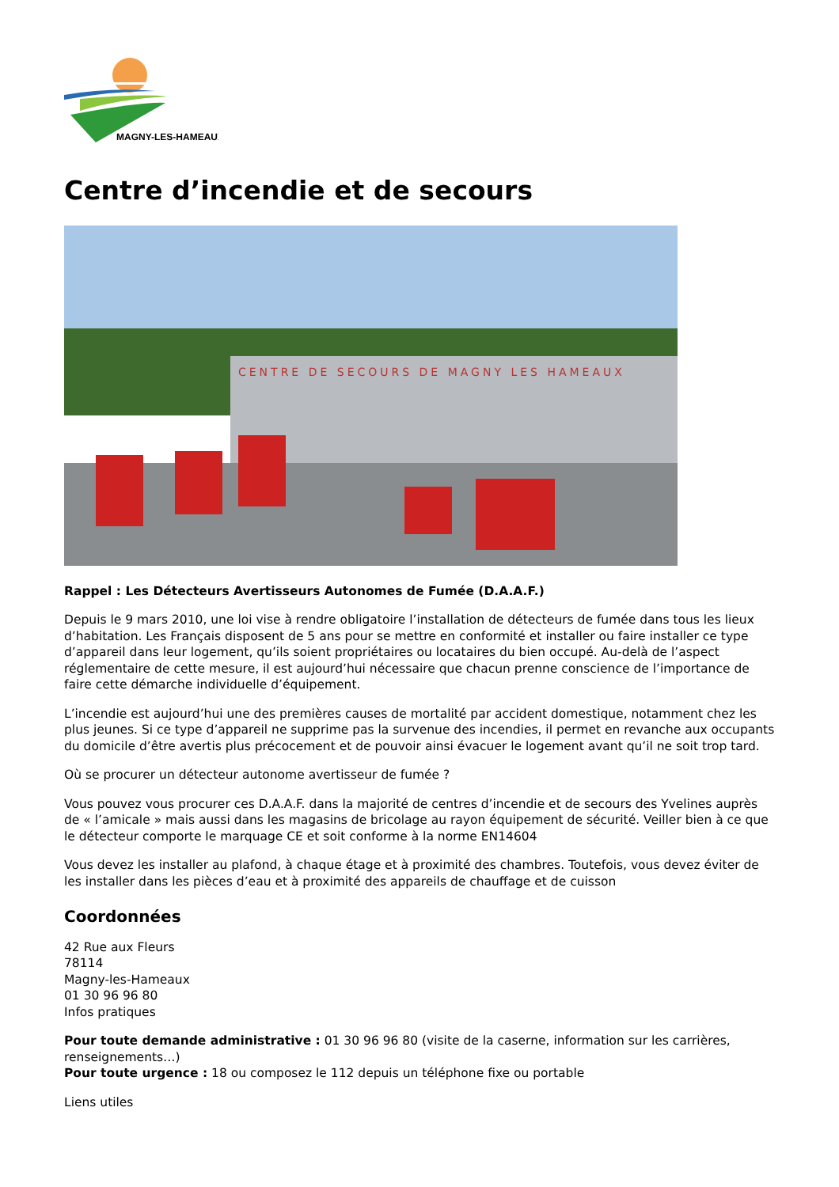MAGNY-LES-HAMEAUX
Centre d’incendie et de secours
CENTRE DE SECOURS DE MAGNY LES HAMEAUX
Rappel : Les Détecteurs Avertisseurs Autonomes de Fumée (D.A.A.F.)
Depuis le 9 mars 2010, une loi vise à rendre obligatoire l’installation de détecteurs de fumée dans tous les lieux d’habitation. Les Français disposent de 5 ans pour se mettre en conformité et installer ou faire installer ce type d’appareil dans leur logement, qu’ils soient propriétaires ou locataires du bien occupé. Au-delà de l’aspect réglementaire de cette mesure, il est aujourd’hui nécessaire que chacun prenne conscience de l’importance de faire cette démarche individuelle d’équipement.
L’incendie est aujourd’hui une des premières causes de mortalité par accident domestique, notamment chez les plus jeunes. Si ce type d’appareil ne supprime pas la survenue des incendies, il permet en revanche aux occupants du domicile d’être avertis plus précocement et de pouvoir ainsi évacuer le logement avant qu’il ne soit trop tard.
Où se procurer un détecteur autonome avertisseur de fumée ?
Vous pouvez vous procurer ces D.A.A.F. dans la majorité de centres d’incendie et de secours des Yvelines auprès de « l’amicale » mais aussi dans les magasins de bricolage au rayon équipement de sécurité. Veiller bien à ce que le détecteur comporte le marquage CE et soit conforme à la norme EN14604
Vous devez les installer au plafond, à chaque étage et à proximité des chambres. Toutefois, vous devez éviter de les installer dans les pièces d’eau et à proximité des appareils de chauffage et de cuisson
Coordonnées
42 Rue aux Fleurs
78114
Magny-les-Hameaux
01 30 96 96 80
Infos pratiques
Pour toute demande administrative : 01 30 96 96 80 (visite de la caserne, information sur les carrières, renseignements…)
Pour toute urgence : 18 ou composez le 112 depuis un téléphone fixe ou portable
Liens utiles